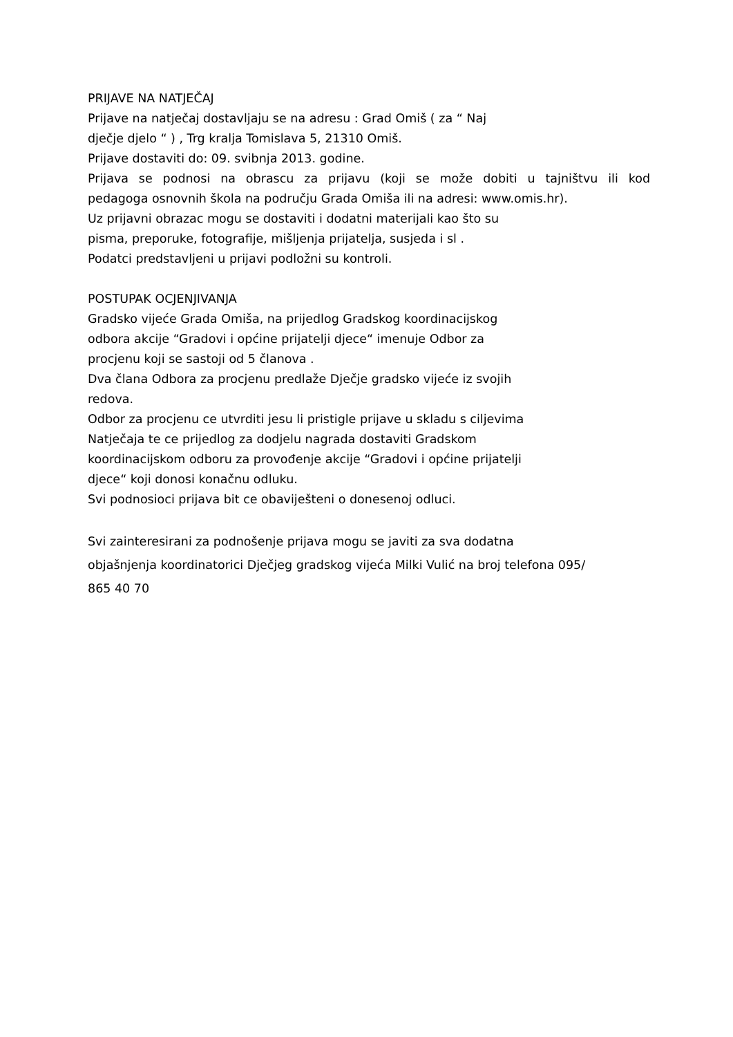PRIJAVE NA NATJEČAJ
Prijave na natječaj dostavljaju se na adresu : Grad Omiš ( za “ Naj
dječje djelo “ ) , Trg kralja Tomislava 5, 21310 Omiš.
Prijave dostaviti do: 09. svibnja 2013. godine.
Prijava se podnosi na obrascu za prijavu (koji se može dobiti u tajništvu ili kod
pedagoga osnovnih škola na području Grada Omiša ili na adresi: www.omis.hr).
Uz prijavni obrazac mogu se dostaviti i dodatni materijali kao što su
pisma, preporuke, fotografije, mišljenja prijatelja, susjeda i sl .
Podatci predstavljeni u prijavi podložni su kontroli.
POSTUPAK OCJENJIVANJA
Gradsko vijeće Grada Omiša, na prijedlog Gradskog koordinacijskog
odbora akcije “Gradovi i općine prijatelji djece“ imenuje Odbor za
procjenu koji se sastoji od 5 članova .
Dva člana Odbora za procjenu predlaže Dječje gradsko vijeće iz svojih
redova.
Odbor za procjenu ce utvrditi jesu li pristigle prijave u skladu s ciljevima
Natječaja te ce prijedlog za dodjelu nagrada dostaviti Gradskom
koordinacijskom odboru za provođenje akcije “Gradovi i općine prijatelji
djece“ koji donosi konačnu odluku.
Svi podnosioci prijava bit ce obaviješteni o donesenoj odluci.
Svi zainteresirani za podnošenje prijava mogu se javiti za sva dodatna
objašnjenja koordinatorici Dječjeg gradskog vijeća Milki Vulić na broj telefona 095/
865 40 70